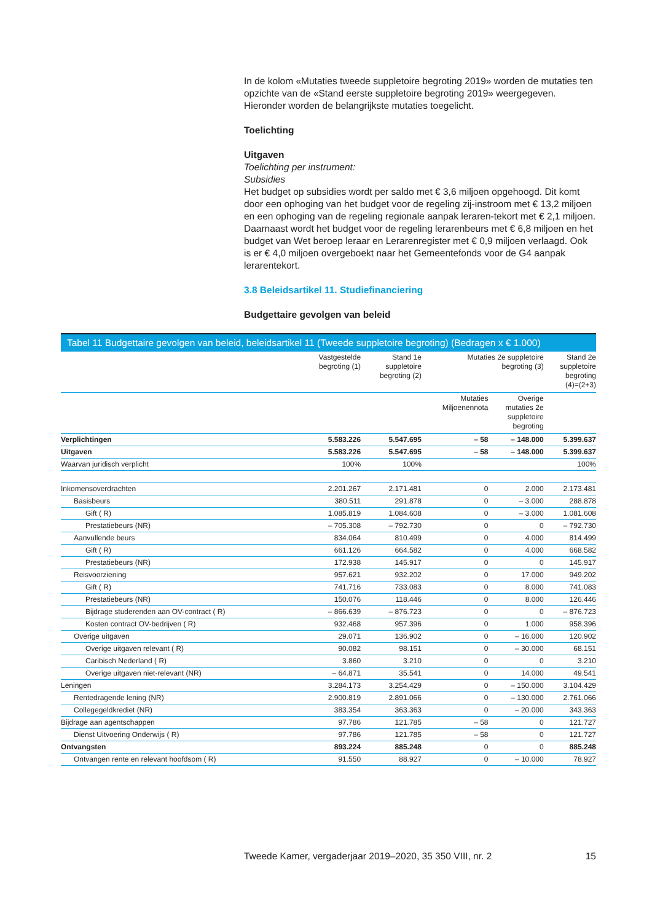In de kolom «Mutaties tweede suppletoire begroting 2019» worden de mutaties ten opzichte van de «Stand eerste suppletoire begroting 2019» weergegeven. Hieronder worden de belangrijkste mutaties toegelicht.
Toelichting
Uitgaven
Toelichting per instrument:
Subsidies
Het budget op subsidies wordt per saldo met € 3,6 miljoen opgehoogd. Dit komt door een ophoging van het budget voor de regeling zij-instroom met € 13,2 miljoen en een ophoging van de regeling regionale aanpak leraren-tekort met € 2,1 miljoen. Daarnaast wordt het budget voor de regeling lerarenbeurs met € 6,8 miljoen en het budget van Wet beroep leraar en Lerarenregister met € 0,9 miljoen verlaagd. Ook is er € 4,0 miljoen overgeboekt naar het Gemeentefonds voor de G4 aanpak lerarentekort.
3.8 Beleidsartikel 11. Studiefinanciering
Budgettaire gevolgen van beleid
Tabel 11 Budgettaire gevolgen van beleid, beleidsartikel 11 (Tweede suppletoire begroting) (Bedragen x € 1.000)
| | Vastgestelde begroting (1) | Stand 1e suppletoire begroting (2) | Mutaties 2e suppletoire begroting (3) | | Stand 2e suppletoire begroting (4)=(2+3) |
| --- | --- | --- | --- | --- | --- |
| | | | Mutaties Miljoenennota | Overige mutaties 2e suppletoire begroting | |
| Verplichtingen | 5.583.226 | 5.547.695 | – 58 | – 148.000 | 5.399.637 |
| Uitgaven | 5.583.226 | 5.547.695 | – 58 | – 148.000 | 5.399.637 |
| Waarvan juridisch verplicht | 100% | 100% | | | 100% |
| Inkomensoverdrachten | 2.201.267 | 2.171.481 | 0 | 2.000 | 2.173.481 |
| Basisbeurs | 380.511 | 291.878 | 0 | – 3.000 | 288.878 |
| Gift ( R) | 1.085.819 | 1.084.608 | 0 | – 3.000 | 1.081.608 |
| Prestatiebeurs (NR) | – 705.308 | – 792.730 | 0 | 0 | – 792.730 |
| Aanvullende beurs | 834.064 | 810.499 | 0 | 4.000 | 814.499 |
| Gift ( R) | 661.126 | 664.582 | 0 | 4.000 | 668.582 |
| Prestatiebeurs (NR) | 172.938 | 145.917 | 0 | 0 | 145.917 |
| Reisvoorziening | 957.621 | 932.202 | 0 | 17.000 | 949.202 |
| Gift ( R) | 741.716 | 733.083 | 0 | 8.000 | 741.083 |
| Prestatiebeurs (NR) | 150.076 | 118.446 | 0 | 8.000 | 126.446 |
| Bijdrage studerenden aan OV-contract ( R) | – 866.639 | – 876.723 | 0 | 0 | – 876.723 |
| Kosten contract OV-bedrijven ( R) | 932.468 | 957.396 | 0 | 1.000 | 958.396 |
| Overige uitgaven | 29.071 | 136.902 | 0 | – 16.000 | 120.902 |
| Overige uitgaven relevant ( R) | 90.082 | 98.151 | 0 | – 30.000 | 68.151 |
| Caribisch Nederland ( R) | 3.860 | 3.210 | 0 | 0 | 3.210 |
| Overige uitgaven niet-relevant (NR) | – 64.871 | 35.541 | 0 | 14.000 | 49.541 |
| Leningen | 3.284.173 | 3.254.429 | 0 | – 150.000 | 3.104.429 |
| Rentedragende lening (NR) | 2.900.819 | 2.891.066 | 0 | – 130.000 | 2.761.066 |
| Collegegeldkrediet (NR) | 383.354 | 363.363 | 0 | – 20.000 | 343.363 |
| Bijdrage aan agentschappen | 97.786 | 121.785 | – 58 | 0 | 121.727 |
| Dienst Uitvoering Onderwijs ( R) | 97.786 | 121.785 | – 58 | 0 | 121.727 |
| Ontvangsten | 893.224 | 885.248 | 0 | 0 | 885.248 |
| Ontvangen rente en relevant hoofdsom ( R) | 91.550 | 88.927 | 0 | – 10.000 | 78.927 |
Tweede Kamer, vergaderjaar 2019–2020, 35 350 VIII, nr. 2 15